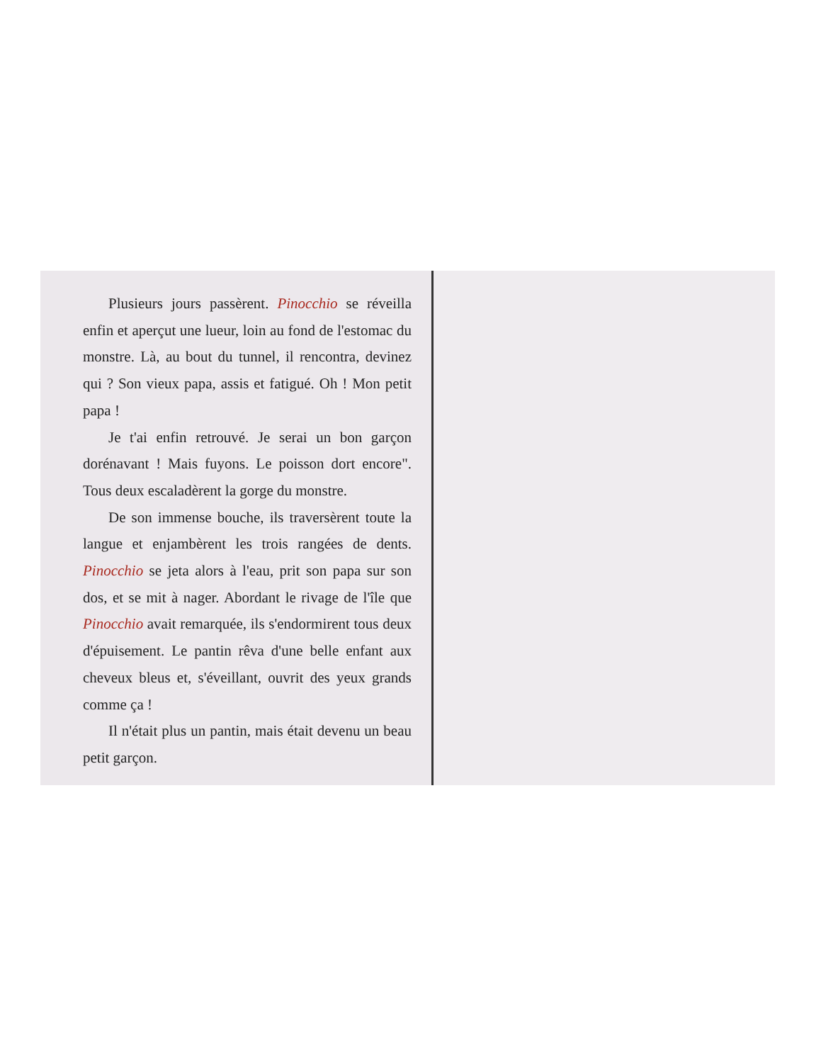Plusieurs jours passèrent. Pinocchio se réveilla enfin et aperçut une lueur, loin au fond de l'estomac du monstre. Là, au bout du tunnel, il rencontra, devinez qui ? Son vieux papa, assis et fatigué. Oh ! Mon petit papa !
Je t'ai enfin retrouvé. Je serai un bon garçon dorénavant ! Mais fuyons. Le poisson dort encore". Tous deux escaladèrent la gorge du monstre.
De son immense bouche, ils traversèrent toute la langue et enjambèrent les trois rangées de dents. Pinocchio se jeta alors à l'eau, prit son papa sur son dos, et se mit à nager. Abordant le rivage de l'île que Pinocchio avait remarquée, ils s'endormirent tous deux d'épuisement. Le pantin rêva d'une belle enfant aux cheveux bleus et, s'éveillant, ouvrit des yeux grands comme ça !
Il n'était plus un pantin, mais était devenu un beau petit garçon.